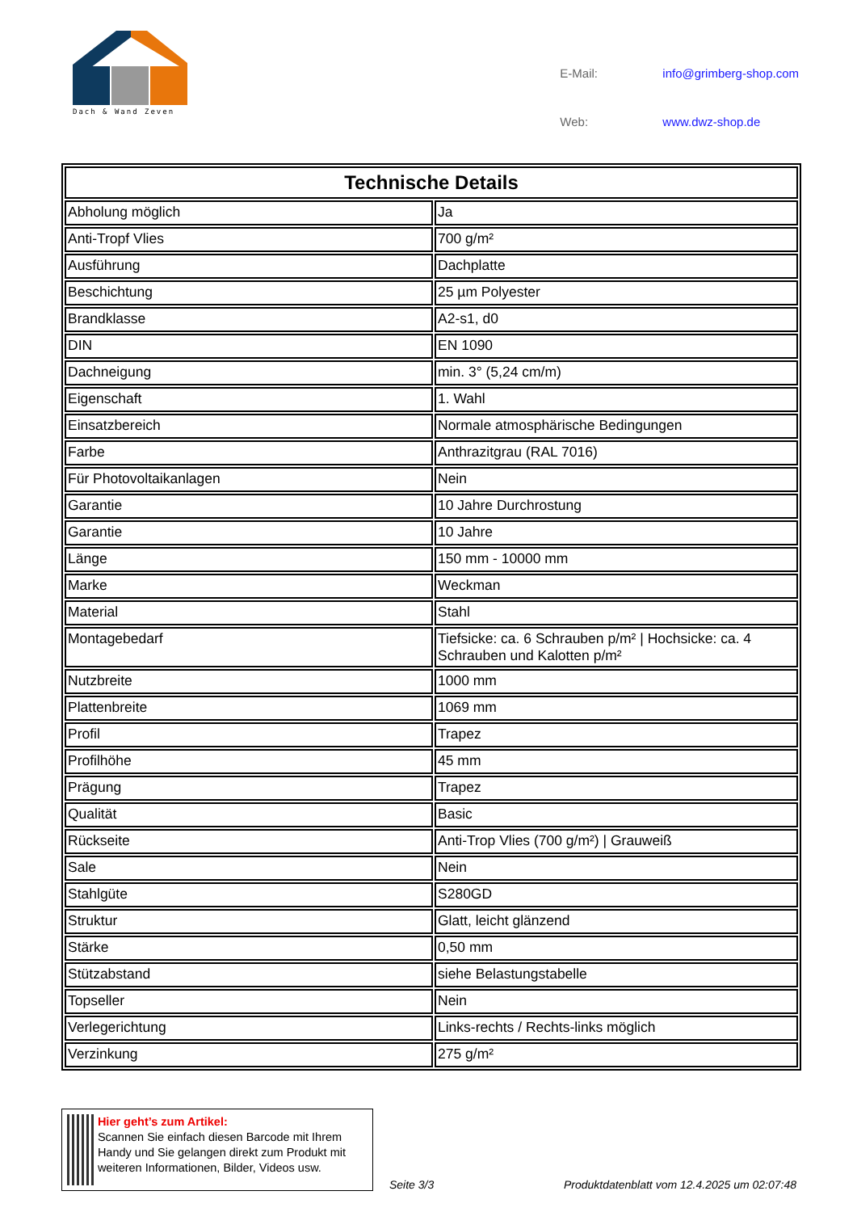Dach & Wand Zeven
| E-Mail: | info@grimberg-shop.com |
| Web: | www.dwz-shop.de |
| Technische Details | |
| --- | --- |
| Abholung möglich | Ja |
| Anti-Tropf Vlies | 700 g/m² |
| Ausführung | Dachplatte |
| Beschichtung | 25 µm Polyester |
| Brandklasse | A2-s1, d0 |
| DIN | EN 1090 |
| Dachneigung | min. 3° (5,24 cm/m) |
| Eigenschaft | 1. Wahl |
| Einsatzbereich | Normale atmosphärische Bedingungen |
| Farbe | Anthrazitgrau (RAL 7016) |
| Für Photovoltaikanlagen | Nein |
| Garantie | 10 Jahre Durchrostung |
| Garantie | 10 Jahre |
| Länge | 150 mm - 10000 mm |
| Marke | Weckman |
| Material | Stahl |
| Montagebedarf | Tiefsicke: ca. 6 Schrauben p/m² / Hochsicke: ca. 4 Schrauben und Kalotten p/m² |
| Nutzbreite | 1000 mm |
| Plattenbreite | 1069 mm |
| Profil | Trapez |
| Profilhöhe | 45 mm |
| Prägung | Trapez |
| Qualität | Basic |
| Rückseite | Anti-Trop Vlies (700 g/m²) / Grauweiß |
| Sale | Nein |
| Stahlgüte | S280GD |
| Struktur | Glatt, leicht glänzend |
| Stärke | 0,50 mm |
| Stützabstand | siehe Belastungstabelle |
| Topseller | Nein |
| Verlegerichtung | Links-rechts / Rechts-links möglich |
| Verzinkung | 275 g/m² |
Hier geht’s zum Artikel:
Scannen Sie einfach diesen Barcode mit Ihrem Handy und Sie gelangen direkt zum Produkt mit weiteren Informationen, Bilder, Videos usw.
Seite 3/3
Produktdatenblatt vom 12.4.2025 um 02:07:48